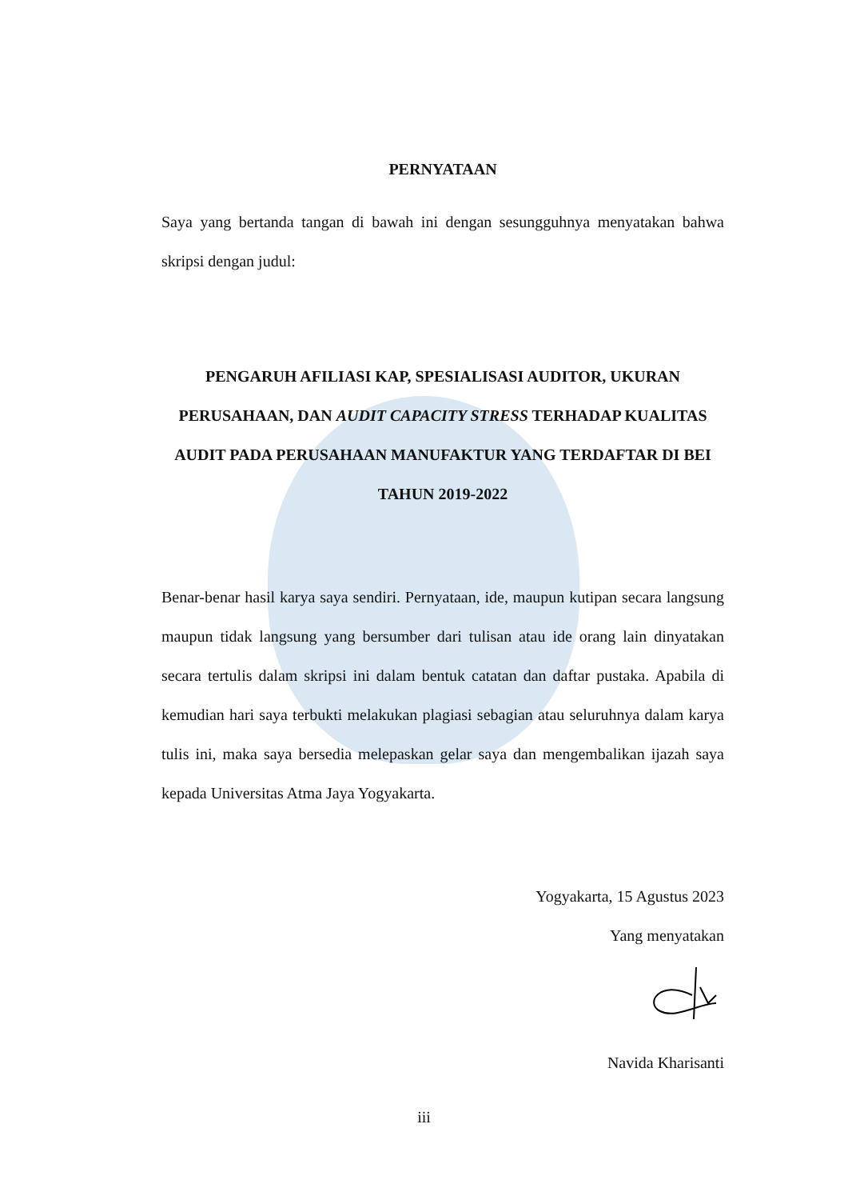PERNYATAAN
Saya yang bertanda tangan di bawah ini dengan sesungguhnya menyatakan bahwa skripsi dengan judul:
PENGARUH AFILIASI KAP, SPESIALISASI AUDITOR, UKURAN PERUSAHAAN, DAN AUDIT CAPACITY STRESS TERHADAP KUALITAS AUDIT PADA PERUSAHAAN MANUFAKTUR YANG TERDAFTAR DI BEI TAHUN 2019-2022
Benar-benar hasil karya saya sendiri. Pernyataan, ide, maupun kutipan secara langsung maupun tidak langsung yang bersumber dari tulisan atau ide orang lain dinyatakan secara tertulis dalam skripsi ini dalam bentuk catatan dan daftar pustaka. Apabila di kemudian hari saya terbukti melakukan plagiasi sebagian atau seluruhnya dalam karya tulis ini, maka saya bersedia melepaskan gelar saya dan mengembalikan ijazah saya kepada Universitas Atma Jaya Yogyakarta.
Yogyakarta, 15 Agustus 2023
Yang menyatakan
Navida Kharisanti
iii